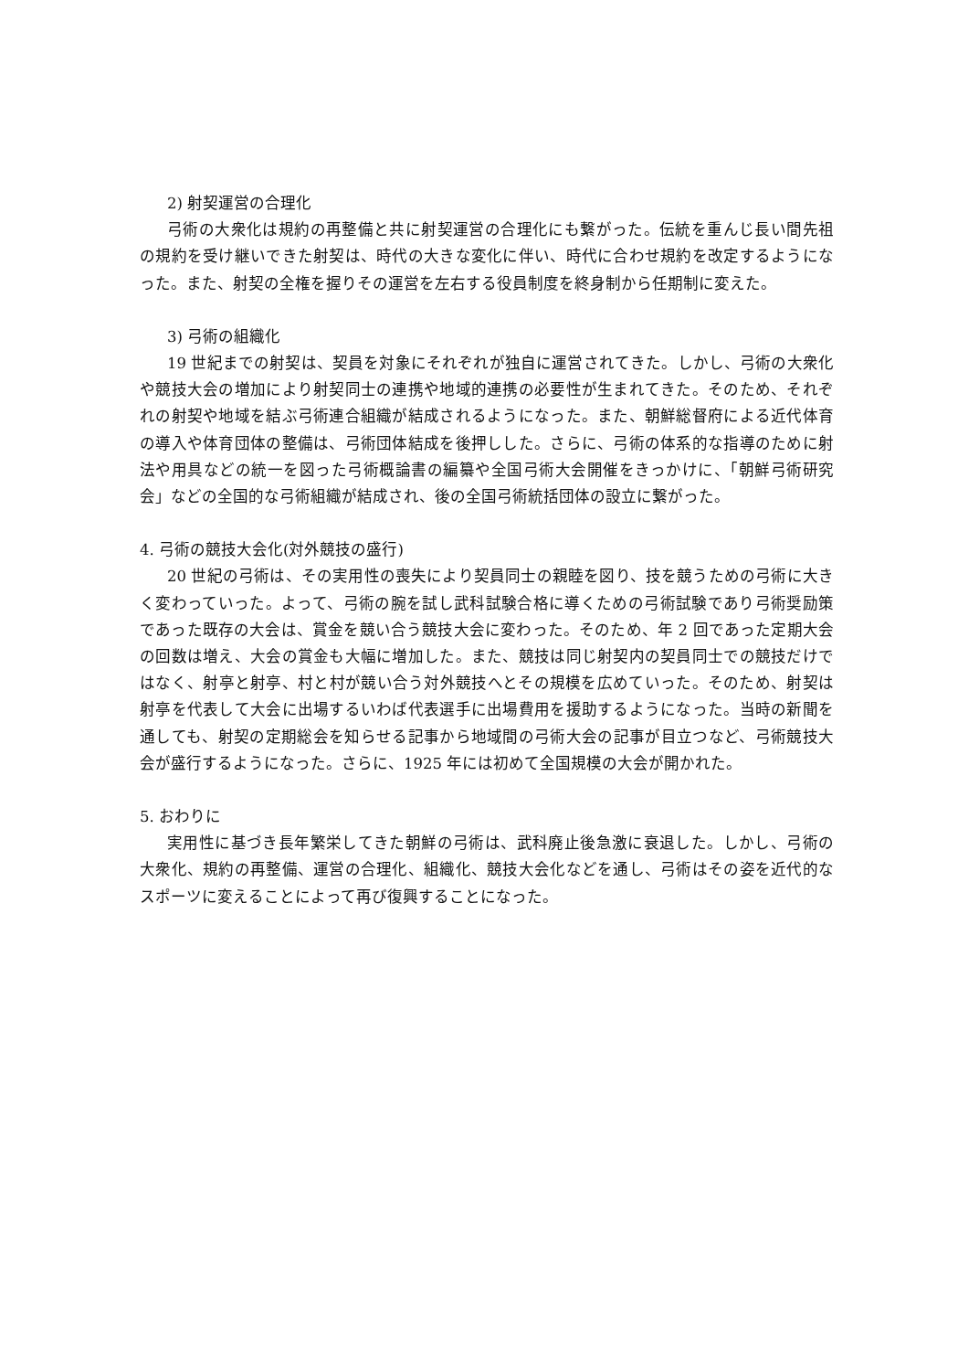2) 射契運営の合理化
弓術の大衆化は規約の再整備と共に射契運営の合理化にも繋がった。伝統を重んじ長い間先祖の規約を受け継いできた射契は、時代の大きな変化に伴い、時代に合わせ規約を改定するようになった。また、射契の全権を握りその運営を左右する役員制度を終身制から任期制に変えた。
3) 弓術の組織化
19 世紀までの射契は、契員を対象にそれぞれが独自に運営されてきた。しかし、弓術の大衆化や競技大会の増加により射契同士の連携や地域的連携の必要性が生まれてきた。そのため、それぞれの射契や地域を結ぶ弓術連合組織が結成されるようになった。また、朝鮮総督府による近代体育の導入や体育団体の整備は、弓術団体結成を後押しした。さらに、弓術の体系的な指導のために射法や用具などの統一を図った弓術概論書の編纂や全国弓術大会開催をきっかけに、「朝鮮弓術研究会」などの全国的な弓術組織が結成され、後の全国弓術統括団体の設立に繋がった。
4. 弓術の競技大会化(対外競技の盛行)
20 世紀の弓術は、その実用性の喪失により契員同士の親睦を図り、技を競うための弓術に大きく変わっていった。よって、弓術の腕を試し武科試験合格に導くための弓術試験であり弓術奨励策であった既存の大会は、賞金を競い合う競技大会に変わった。そのため、年 2 回であった定期大会の回数は増え、大会の賞金も大幅に増加した。また、競技は同じ射契内の契員同士での競技だけではなく、射亭と射亭、村と村が競い合う対外競技へとその規模を広めていった。そのため、射契は射亭を代表して大会に出場するいわば代表選手に出場費用を援助するようになった。当時の新聞を通しても、射契の定期総会を知らせる記事から地域間の弓術大会の記事が目立つなど、弓術競技大会が盛行するようになった。さらに、1925 年には初めて全国規模の大会が開かれた。
5. おわりに
実用性に基づき長年繁栄してきた朝鮮の弓術は、武科廃止後急激に衰退した。しかし、弓術の大衆化、規約の再整備、運営の合理化、組織化、競技大会化などを通し、弓術はその姿を近代的なスポーツに変えることによって再び復興することになった。